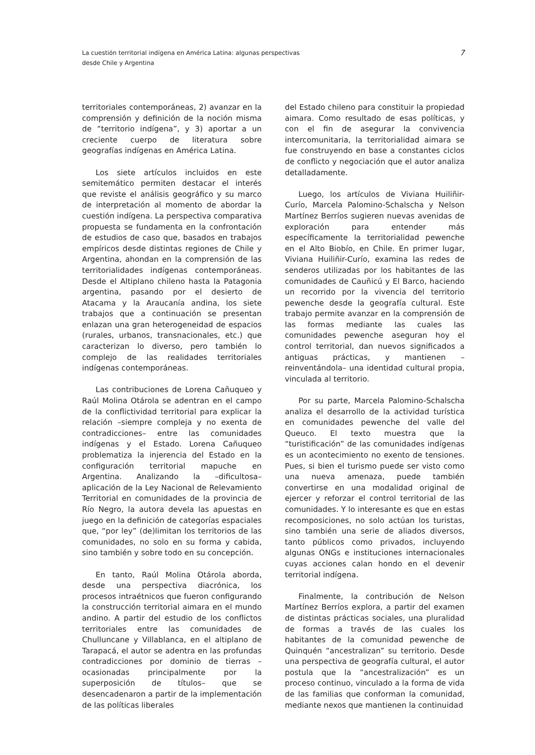La cuestión territorial indígena en América Latina: algunas perspectivas
desde Chile y Argentina
7
territoriales contemporáneas, 2) avanzar en la comprensión y definición de la noción misma de “territorio indígena”, y 3) aportar a un creciente cuerpo de literatura sobre geografías indígenas en América Latina.
Los siete artículos incluidos en este semitemático permiten destacar el interés que reviste el análisis geográfico y su marco de interpretación al momento de abordar la cuestión indígena. La perspectiva comparativa propuesta se fundamenta en la confrontación de estudios de caso que, basados en trabajos empíricos desde distintas regiones de Chile y Argentina, ahondan en la comprensión de las territorialidades indígenas contemporáneas. Desde el Altiplano chileno hasta la Patagonia argentina, pasando por el desierto de Atacama y la Araucanía andina, los siete trabajos que a continuación se presentan enlazan una gran heterogeneidad de espacios (rurales, urbanos, transnacionales, etc.) que caracterizan lo diverso, pero también lo complejo de las realidades territoriales indígenas contemporáneas.
Las contribuciones de Lorena Cañuqueo y Raúl Molina Otárola se adentran en el campo de la conflictividad territorial para explicar la relación –siempre compleja y no exenta de contradicciones– entre las comunidades indígenas y el Estado. Lorena Cañuqueo problematiza la injerencia del Estado en la configuración territorial mapuche en Argentina. Analizando la –dificultosa– aplicación de la Ley Nacional de Relevamiento Territorial en comunidades de la provincia de Río Negro, la autora devela las apuestas en juego en la definición de categorías espaciales que, “por ley” (de)limitan los territorios de las comunidades, no solo en su forma y cabida, sino también y sobre todo en su concepción.
En tanto, Raúl Molina Otárola aborda, desde una perspectiva diacrónica, los procesos intraétnicos que fueron configurando la construcción territorial aimara en el mundo andino. A partir del estudio de los conflictos territoriales entre las comunidades de Chulluncane y Villablanca, en el altiplano de Tarapacá, el autor se adentra en las profundas contradicciones por dominio de tierras –ocasionadas principalmente por la superposición de títulos– que se desencadenaron a partir de la implementación de las políticas liberales
del Estado chileno para constituir la propiedad aimara. Como resultado de esas políticas, y con el fin de asegurar la convivencia intercomunitaria, la territorialidad aimara se fue construyendo en base a constantes ciclos de conflicto y negociación que el autor analiza detalladamente.
Luego, los artículos de Viviana Huiliñir-Curío, Marcela Palomino-Schalscha y Nelson Martínez Berríos sugieren nuevas avenidas de exploración para entender más específicamente la territorialidad pewenche en el Alto Biobío, en Chile. En primer lugar, Viviana Huiliñir-Curío, examina las redes de senderos utilizadas por los habitantes de las comunidades de Cauñicú y El Barco, haciendo un recorrido por la vivencia del territorio pewenche desde la geografía cultural. Este trabajo permite avanzar en la comprensión de las formas mediante las cuales las comunidades pewenche aseguran hoy el control territorial, dan nuevos significados a antiguas prácticas, y mantienen –reinventándola– una identidad cultural propia, vinculada al territorio.
Por su parte, Marcela Palomino-Schalscha analiza el desarrollo de la actividad turística en comunidades pewenche del valle del Queuco. El texto muestra que la “turistificación” de las comunidades indígenas es un acontecimiento no exento de tensiones. Pues, si bien el turismo puede ser visto como una nueva amenaza, puede también convertirse en una modalidad original de ejercer y reforzar el control territorial de las comunidades. Y lo interesante es que en estas recomposiciones, no solo actúan los turistas, sino también una serie de aliados diversos, tanto públicos como privados, incluyendo algunas ONGs e instituciones internacionales cuyas acciones calan hondo en el devenir territorial indígena.
Finalmente, la contribución de Nelson Martínez Berríos explora, a partir del examen de distintas prácticas sociales, una pluralidad de formas a través de las cuales los habitantes de la comunidad pewenche de Quinquén “ancestralizan” su territorio. Desde una perspectiva de geografía cultural, el autor postula que la “ancestralización” es un proceso continuo, vinculado a la forma de vida de las familias que conforman la comunidad, mediante nexos que mantienen la continuidad